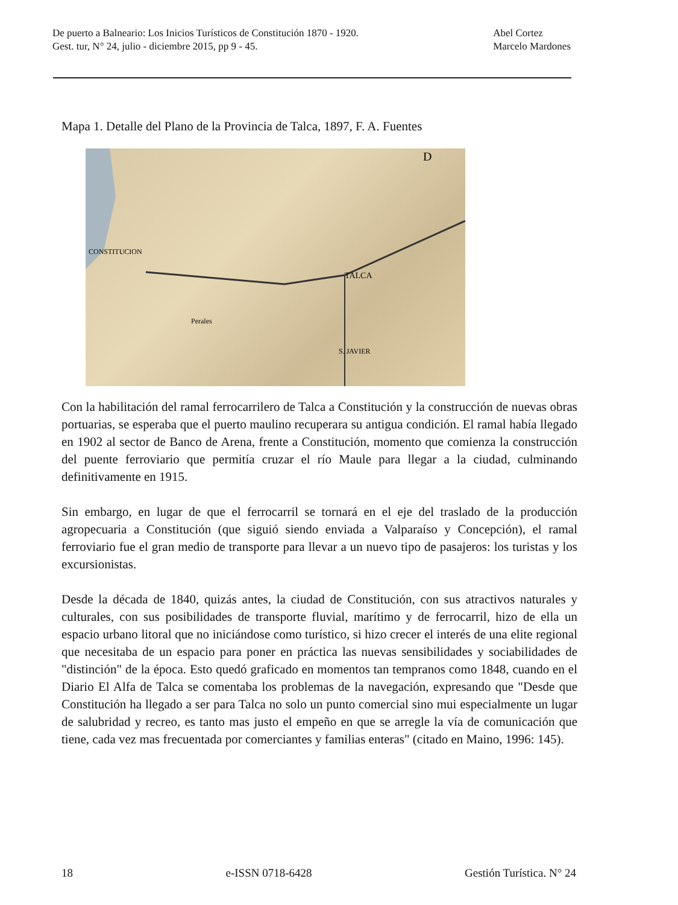De puerto a Balneario: Los Inicios Turísticos de Constitución 1870 - 1920.
Gest. tur, N° 24, julio - diciembre 2015, pp 9 - 45.
Abel Cortez
Marcelo Mardones
Mapa 1. Detalle del Plano de la Provincia de Talca, 1897, F. A. Fuentes
CONSTITUCION
TALCA
S. JAVIER
Perales
D
Con la habilitación del ramal ferrocarrilero de Talca a Constitución y la construcción de nuevas obras portuarias, se esperaba que el puerto maulino recuperara su antigua condición. El ramal había llegado en 1902 al sector de Banco de Arena, frente a Constitución, momento que comienza la construcción del puente ferroviario que permitía cruzar el río Maule para llegar a la ciudad, culminando definitivamente en 1915.
Sin embargo, en lugar de que el ferrocarril se tornará en el eje del traslado de la producción agropecuaria a Constitución (que siguió siendo enviada a Valparaíso y Concepción), el ramal ferroviario fue el gran medio de transporte para llevar a un nuevo tipo de pasajeros: los turistas y los excursionistas.
Desde la década de 1840, quizás antes, la ciudad de Constitución, con sus atractivos naturales y culturales, con sus posibilidades de transporte fluvial, marítimo y de ferrocarril, hizo de ella un espacio urbano litoral que no iniciándose como turístico, si hizo crecer el interés de una elite regional que necesitaba de un espacio para poner en práctica las nuevas sensibilidades y sociabilidades de "distinción" de la época. Esto quedó graficado en momentos tan tempranos como 1848, cuando en el Diario El Alfa de Talca se comentaba los problemas de la navegación, expresando que "Desde que Constitución ha llegado a ser para Talca no solo un punto comercial sino mui especialmente un lugar de salubridad y recreo, es tanto mas justo el empeño en que se arregle la vía de comunicación que tiene, cada vez mas frecuentada por comerciantes y familias enteras" (citado en Maino, 1996: 145).
18 e-ISSN 0718-6428 Gestión Turística. N° 24